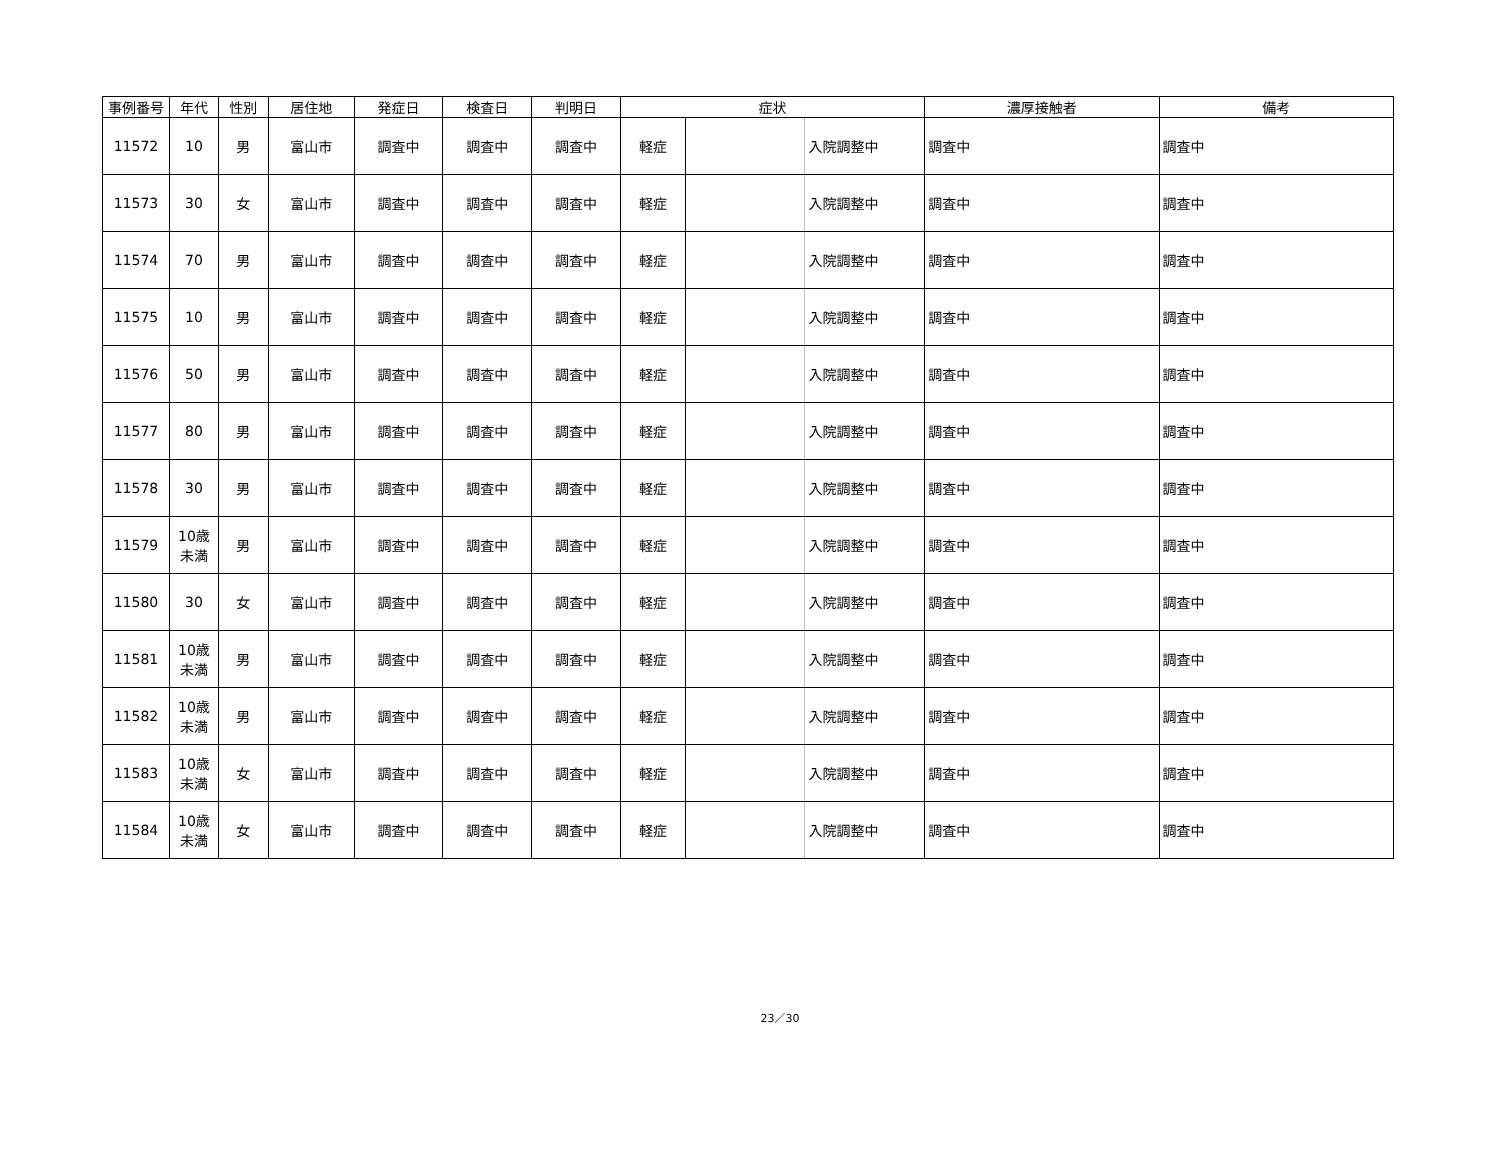| 事例番号 | 年代 | 性別 | 居住地 | 発症日 | 検査日 | 判明日 | 症状 | | | 濃厚接触者 | 備考 |
| --- | --- | --- | --- | --- | --- | --- | --- | --- | --- | --- | --- |
| 11572 | 10 | 男 | 富山市 | 調査中 | 調査中 | 調査中 | 軽症 | | 入院調整中 | 調査中 | 調査中 |
| 11573 | 30 | 女 | 富山市 | 調査中 | 調査中 | 調査中 | 軽症 | | 入院調整中 | 調査中 | 調査中 |
| 11574 | 70 | 男 | 富山市 | 調査中 | 調査中 | 調査中 | 軽症 | | 入院調整中 | 調査中 | 調査中 |
| 11575 | 10 | 男 | 富山市 | 調査中 | 調査中 | 調査中 | 軽症 | | 入院調整中 | 調査中 | 調査中 |
| 11576 | 50 | 男 | 富山市 | 調査中 | 調査中 | 調査中 | 軽症 | | 入院調整中 | 調査中 | 調査中 |
| 11577 | 80 | 男 | 富山市 | 調査中 | 調査中 | 調査中 | 軽症 | | 入院調整中 | 調査中 | 調査中 |
| 11578 | 30 | 男 | 富山市 | 調査中 | 調査中 | 調査中 | 軽症 | | 入院調整中 | 調査中 | 調査中 |
| 11579 | 10歳 未満 | 男 | 富山市 | 調査中 | 調査中 | 調査中 | 軽症 | | 入院調整中 | 調査中 | 調査中 |
| 11580 | 30 | 女 | 富山市 | 調査中 | 調査中 | 調査中 | 軽症 | | 入院調整中 | 調査中 | 調査中 |
| 11581 | 10歳 未満 | 男 | 富山市 | 調査中 | 調査中 | 調査中 | 軽症 | | 入院調整中 | 調査中 | 調査中 |
| 11582 | 10歳 未満 | 男 | 富山市 | 調査中 | 調査中 | 調査中 | 軽症 | | 入院調整中 | 調査中 | 調査中 |
| 11583 | 10歳 未満 | 女 | 富山市 | 調査中 | 調査中 | 調査中 | 軽症 | | 入院調整中 | 調査中 | 調査中 |
| 11584 | 10歳 未満 | 女 | 富山市 | 調査中 | 調査中 | 調査中 | 軽症 | | 入院調整中 | 調査中 | 調査中 |
23／30